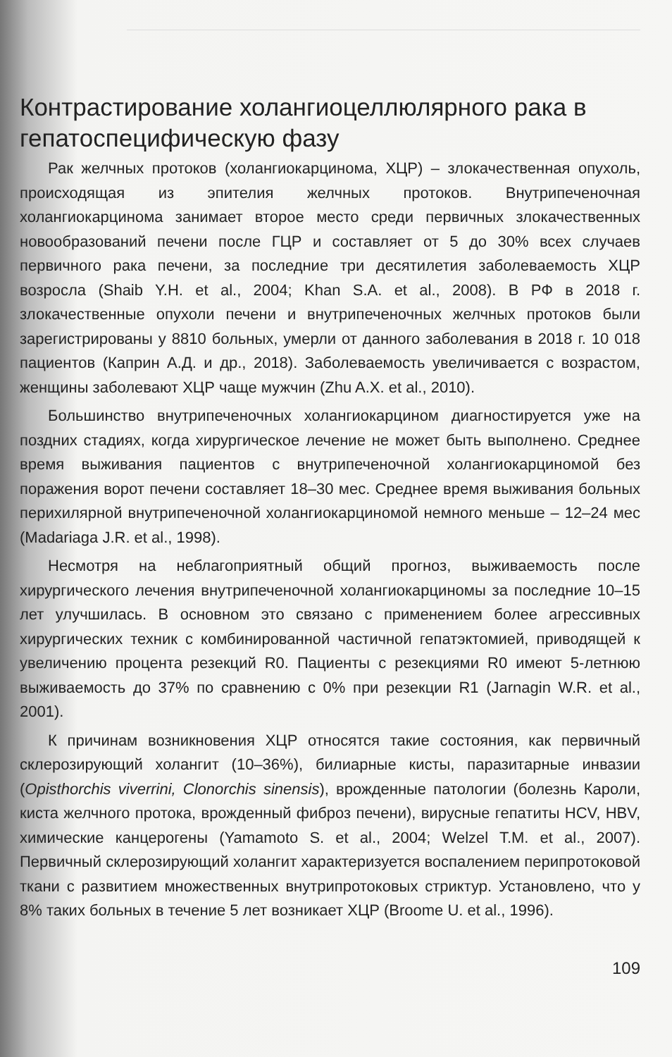Контрастирование холангиоцеллюлярного рака в гепатоспецифическую фазу
Рак желчных протоков (холангиокарцинома, ХЦР) – злокачественная опухоль, происходящая из эпителия желчных протоков. Внутрипеченочная холангиокарцинома занимает второе место среди первичных злокачественных новообразований печени после ГЦР и составляет от 5 до 30% всех случаев первичного рака печени, за последние три десятилетия заболеваемость ХЦР возросла (Shaib Y.H. et al., 2004; Khan S.A. et al., 2008). В РФ в 2018 г. злокачественные опухоли печени и внутрипеченочных желчных протоков были зарегистрированы у 8810 больных, умерли от данного заболевания в 2018 г. 10 018 пациентов (Каприн А.Д. и др., 2018). Заболеваемость увеличивается с возрастом, женщины заболевают ХЦР чаще мужчин (Zhu A.X. et al., 2010).
Большинство внутрипеченочных холангиокарцином диагностируется уже на поздних стадиях, когда хирургическое лечение не может быть выполнено. Среднее время выживания пациентов с внутрипеченочной холангиокарциномой без поражения ворот печени составляет 18–30 мес. Среднее время выживания больных перихилярной внутрипеченочной холангиокарциномой немного меньше – 12–24 мес (Madariaga J.R. et al., 1998).
Несмотря на неблагоприятный общий прогноз, выживаемость после хирургического лечения внутрипеченочной холангиокарциномы за последние 10–15 лет улучшилась. В основном это связано с применением более агрессивных хирургических техник с комбинированной частичной гепатэктомией, приводящей к увеличению процента резекций R0. Пациенты с резекциями R0 имеют 5-летнюю выживаемость до 37% по сравнению с 0% при резекции R1 (Jarnagin W.R. et al., 2001).
К причинам возникновения ХЦР относятся такие состояния, как первичный склерозирующий холангит (10–36%), билиарные кисты, паразитарные инвазии (Opisthorchis viverrini, Clonorchis sinensis), врожденные патологии (болезнь Кароли, киста желчного протока, врожденный фиброз печени), вирусные гепатиты HCV, HBV, химические канцерогены (Yamamoto S. et al., 2004; Welzel T.M. et al., 2007). Первичный склерозирующий холангит характеризуется воспалением перипротоковой ткани с развитием множественных внутрипротоковых стриктур. Установлено, что у 8% таких больных в течение 5 лет возникает ХЦР (Broome U. et al., 1996).
109